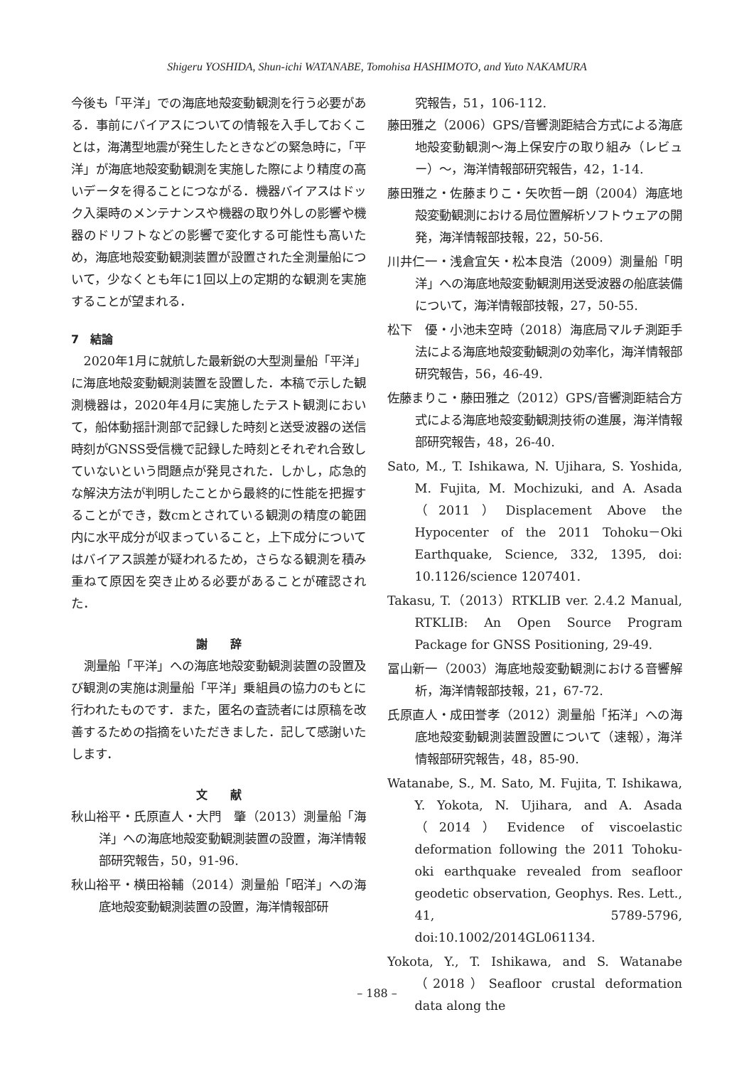Shigeru YOSHIDA, Shun-ichi WATANABE, Tomohisa HASHIMOTO, and Yuto NAKAMURA
今後も「平洋」での海底地殻変動観測を行う必要がある．事前にバイアスについての情報を入手しておくことは，海溝型地震が発生したときなどの緊急時に，「平洋」が海底地殻変動観測を実施した際により精度の高いデータを得ることにつながる．機器バイアスはドック入渠時のメンテナンスや機器の取り外しの影響や機器のドリフトなどの影響で変化する可能性も高いため，海底地殻変動観測装置が設置された全測量船について，少なくとも年に1回以上の定期的な観測を実施することが望まれる．
7　結論
2020年1月に就航した最新鋭の大型測量船「平洋」に海底地殻変動観測装置を設置した．本稿で示した観測機器は，2020年4月に実施したテスト観測において，船体動揺計測部で記録した時刻と送受波器の送信時刻がGNSS受信機で記録した時刻とそれぞれ合致していないという問題点が発見された．しかし，応急的な解決方法が判明したことから最終的に性能を把握することができ，数cmとされている観測の精度の範囲内に水平成分が収まっていること，上下成分についてはバイアス誤差が疑われるため，さらなる観測を積み重ねて原因を突き止める必要があることが確認された．
謝　　辞
測量船「平洋」への海底地殻変動観測装置の設置及び観測の実施は測量船「平洋」乗組員の協力のもとに行われたものです．また，匿名の査読者には原稿を改善するための指摘をいただきました．記して感謝いたします．
文　　献
秋山裕平・氏原直人・大門　肇（2013）測量船「海洋」への海底地殻変動観測装置の設置，海洋情報部研究報告，50，91-96.
秋山裕平・横田裕輔（2014）測量船「昭洋」への海底地殻変動観測装置の設置，海洋情報部研
究報告，51，106-112.
藤田雅之（2006）GPS/音響測距結合方式による海底地殻変動観測〜海上保安庁の取り組み（レビュー）〜，海洋情報部研究報告，42，1-14.
藤田雅之・佐藤まりこ・矢吹哲一朗（2004）海底地殻変動観測における局位置解析ソフトウェアの開発，海洋情報部技報，22，50-56.
川井仁一・浅倉宜矢・松本良浩（2009）測量船「明洋」への海底地殻変動観測用送受波器の船底装備について，海洋情報部技報，27，50-55.
松下　優・小池未空時（2018）海底局マルチ測距手法による海底地殻変動観測の効率化，海洋情報部研究報告，56，46-49.
佐藤まりこ・藤田雅之（2012）GPS/音響測距結合方式による海底地殻変動観測技術の進展，海洋情報部研究報告，48，26-40.
Sato, M., T. Ishikawa, N. Ujihara, S. Yoshida, M. Fujita, M. Mochizuki, and A. Asada（2011）Displacement Above the Hypocenter of the 2011 Tohoku－Oki Earthquake, Science, 332, 1395, doi: 10.1126/science 1207401.
Takasu, T.（2013）RTKLIB ver. 2.4.2 Manual, RTKLIB: An Open Source Program Package for GNSS Positioning, 29-49.
冨山新一（2003）海底地殻変動観測における音響解析，海洋情報部技報，21，67-72.
氏原直人・成田誉孝（2012）測量船「拓洋」への海底地殻変動観測装置設置について（速報），海洋情報部研究報告，48，85-90.
Watanabe, S., M. Sato, M. Fujita, T. Ishikawa, Y. Yokota, N. Ujihara, and A. Asada（2014）Evidence of viscoelastic deformation following the 2011 Tohoku-oki earthquake revealed from seafloor geodetic observation, Geophys. Res. Lett., 41, 5789-5796, doi:10.1002/2014GL061134.
Yokota, Y., T. Ishikawa, and S. Watanabe（2018）Seafloor crustal deformation data along the
– 188 –